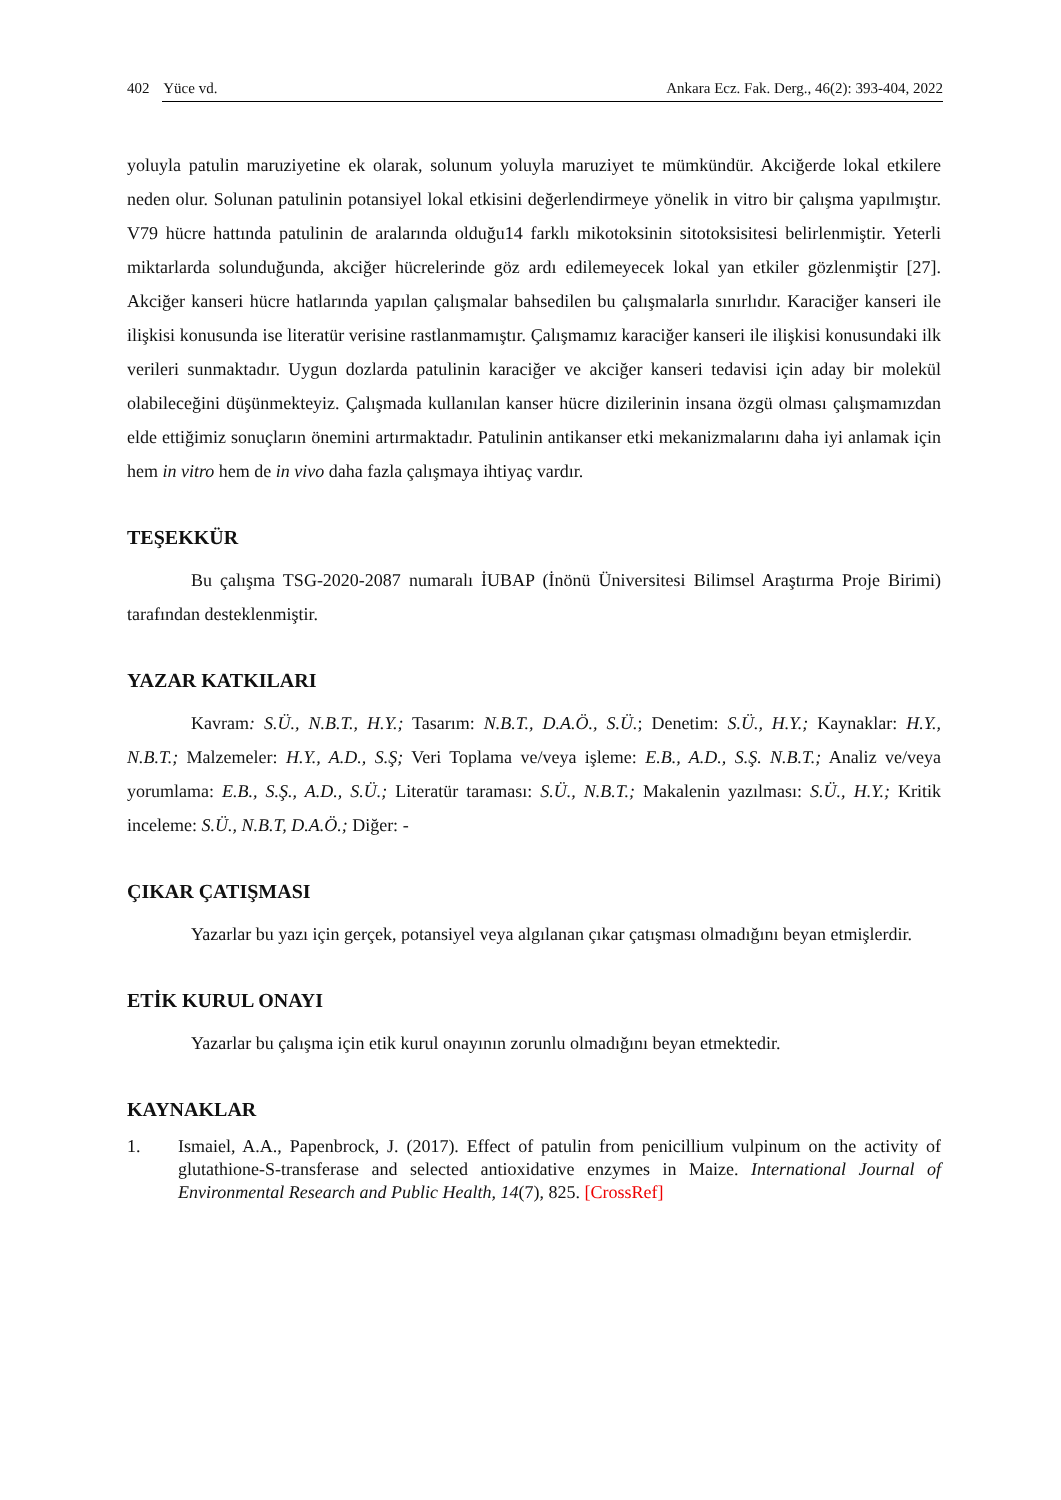402 Yüce vd. Ankara Ecz. Fak. Derg., 46(2): 393-404, 2022
yoluyla patulin maruziyetine ek olarak, solunum yoluyla maruziyet te mümkündür. Akciğerde lokal etkilere neden olur. Solunan patulinin potansiyel lokal etkisini değerlendirmeye yönelik in vitro bir çalışma yapılmıştır. V79 hücre hattında patulinin de aralarında olduğu14 farklı mikotoksinin sitotoksisitesi belirlenmiştir. Yeterli miktarlarda solunduğunda, akciğer hücrelerinde göz ardı edilemeyecek lokal yan etkiler gözlenmiştir [27]. Akciğer kanseri hücre hatlarında yapılan çalışmalar bahsedilen bu çalışmalarla sınırlıdır. Karaciğer kanseri ile ilişkisi konusunda ise literatür verisine rastlanmamıştır. Çalışmamız karaciğer kanseri ile ilişkisi konusundaki ilk verileri sunmaktadır. Uygun dozlarda patulinin karaciğer ve akciğer kanseri tedavisi için aday bir molekül olabileceğini düşünmekteyiz. Çalışmada kullanılan kanser hücre dizilerinin insana özgü olması çalışmamızdan elde ettiğimiz sonuçların önemini artırmaktadır. Patulinin antikanser etki mekanizmalarını daha iyi anlamak için hem in vitro hem de in vivo daha fazla çalışmaya ihtiyaç vardır.
TEŞEKKÜR
Bu çalışma TSG-2020-2087 numaralı İUBAP (İnönü Üniversitesi Bilimsel Araştırma Proje Birimi) tarafından desteklenmiştir.
YAZAR KATKILARI
Kavram: S.Ü., N.B.T., H.Y.; Tasarım: N.B.T., D.A.Ö., S.Ü.; Denetim: S.Ü., H.Y.; Kaynaklar: H.Y., N.B.T.; Malzemeler: H.Y., A.D., S.Ş; Veri Toplama ve/veya işleme: E.B., A.D., S.Ş. N.B.T.; Analiz ve/veya yorumlama: E.B., S.Ş., A.D., S.Ü.; Literatür taraması: S.Ü., N.B.T.; Makalenin yazılması: S.Ü., H.Y.; Kritik inceleme: S.Ü., N.B.T, D.A.Ö.; Diğer: -
ÇIKAR ÇATIŞMASI
Yazarlar bu yazı için gerçek, potansiyel veya algılanan çıkar çatışması olmadığını beyan etmişlerdir.
ETİK KURUL ONAYI
Yazarlar bu çalışma için etik kurul onayının zorunlu olmadığını beyan etmektedir.
KAYNAKLAR
1. Ismaiel, A.A., Papenbrock, J. (2017). Effect of patulin from penicillium vulpinum on the activity of glutathione-S-transferase and selected antioxidative enzymes in Maize. International Journal of Environmental Research and Public Health, 14(7), 825. [CrossRef]